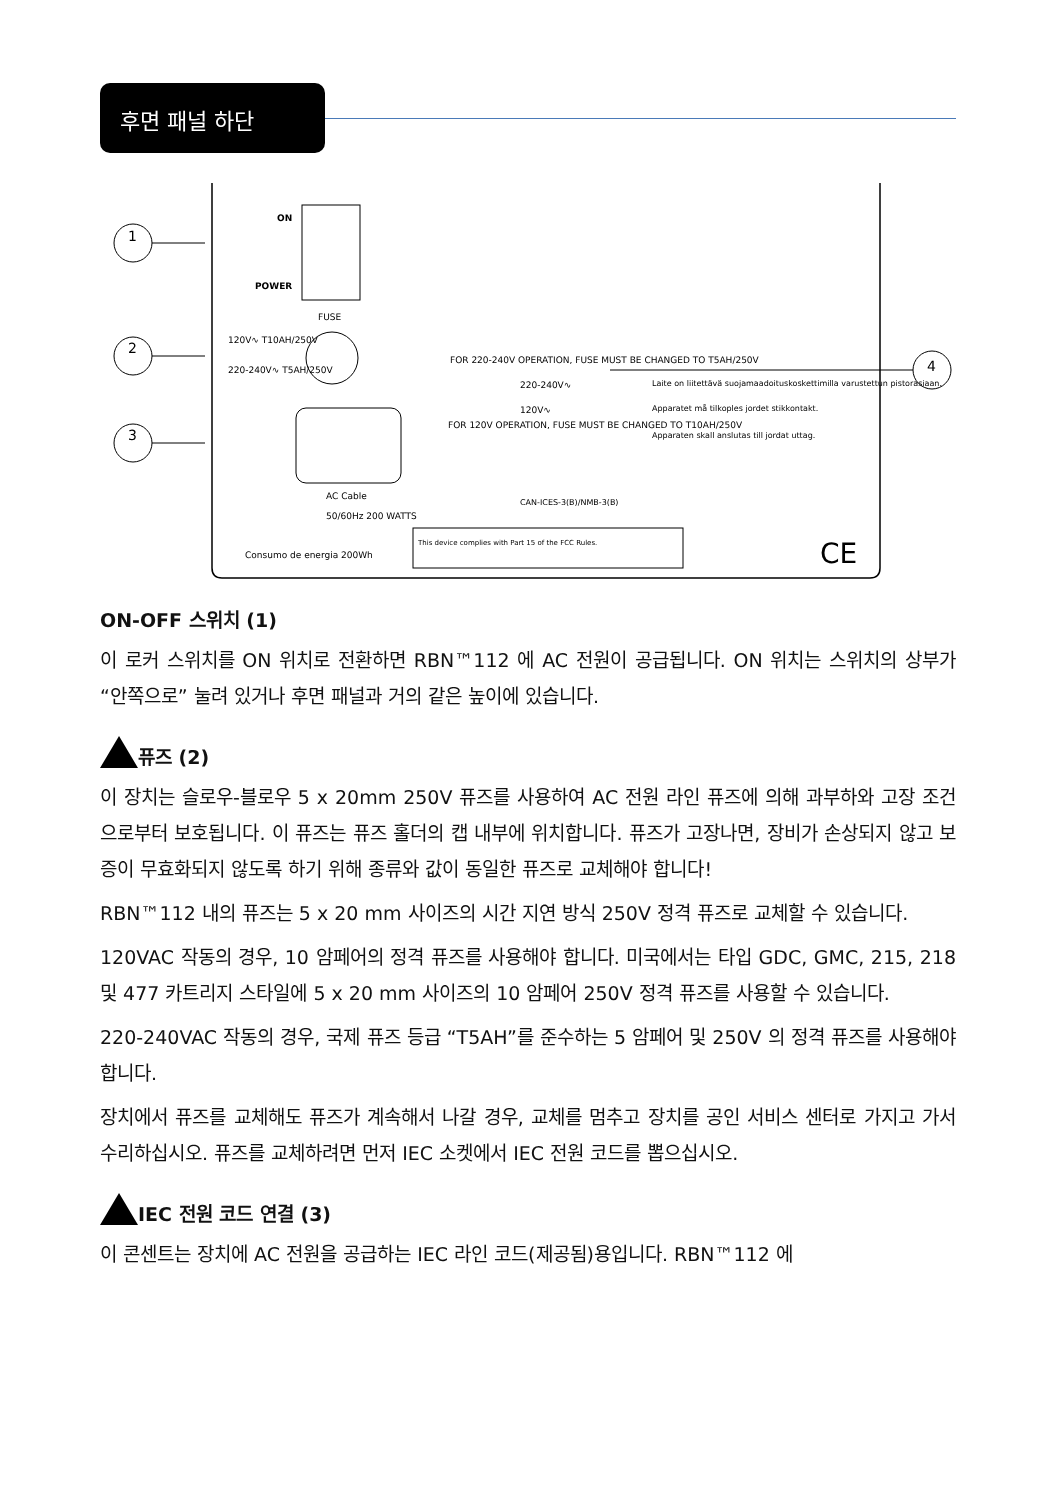후면 패널 하단
1
2
3
4
ON
POWER
FUSE
120V∿ T10AH/250V
220-240V∿ T5AH/250V
AC Cable
50/60Hz 200 WATTS
Consumo de energia 200Wh
FOR 220-240V OPERATION, FUSE MUST BE CHANGED TO T5AH/250V
FOR 120V OPERATION, FUSE MUST BE CHANGED TO T10AH/250V
220-240V∿
120V∿
Laite on liitettävä suojamaadoituskoskettimilla varustettun pistorasiaan.
Apparatet må tilkoples jordet stikkontakt.
Apparaten skall anslutas till jordat uttag.
CAN-ICES-3(B)/NMB-3(B)
This device complies with Part 15 of the FCC Rules.
CE
ON-OFF 스위치 (1)
이 로커 스위치를 ON 위치로 전환하면 RBN™112 에 AC 전원이 공급됩니다. ON 위치는 스위치의 상부가 “안쪽으로” 눌려 있거나 후면 패널과 거의 같은 높이에 있습니다.
퓨즈 (2)
이 장치는 슬로우-블로우 5 x 20mm 250V 퓨즈를 사용하여 AC 전원 라인 퓨즈에 의해 과부하와 고장 조건으로부터 보호됩니다. 이 퓨즈는 퓨즈 홀더의 캡 내부에 위치합니다. 퓨즈가 고장나면, 장비가 손상되지 않고 보증이 무효화되지 않도록 하기 위해 종류와 값이 동일한 퓨즈로 교체해야 합니다!
RBN™112 내의 퓨즈는 5 x 20 mm 사이즈의 시간 지연 방식 250V 정격 퓨즈로 교체할 수 있습니다.
120VAC 작동의 경우, 10 암페어의 정격 퓨즈를 사용해야 합니다. 미국에서는 타입 GDC, GMC, 215, 218 및 477 카트리지 스타일에 5 x 20 mm 사이즈의 10 암페어 250V 정격 퓨즈를 사용할 수 있습니다.
220-240VAC 작동의 경우, 국제 퓨즈 등급 “T5AH”를 준수하는 5 암페어 및 250V 의 정격 퓨즈를 사용해야 합니다.
장치에서 퓨즈를 교체해도 퓨즈가 계속해서 나갈 경우, 교체를 멈추고 장치를 공인 서비스 센터로 가지고 가서 수리하십시오. 퓨즈를 교체하려면 먼저 IEC 소켓에서 IEC 전원 코드를 뽑으십시오.
IEC 전원 코드 연결 (3)
이 콘센트는 장치에 AC 전원을 공급하는 IEC 라인 코드(제공됨)용입니다. RBN™112 에